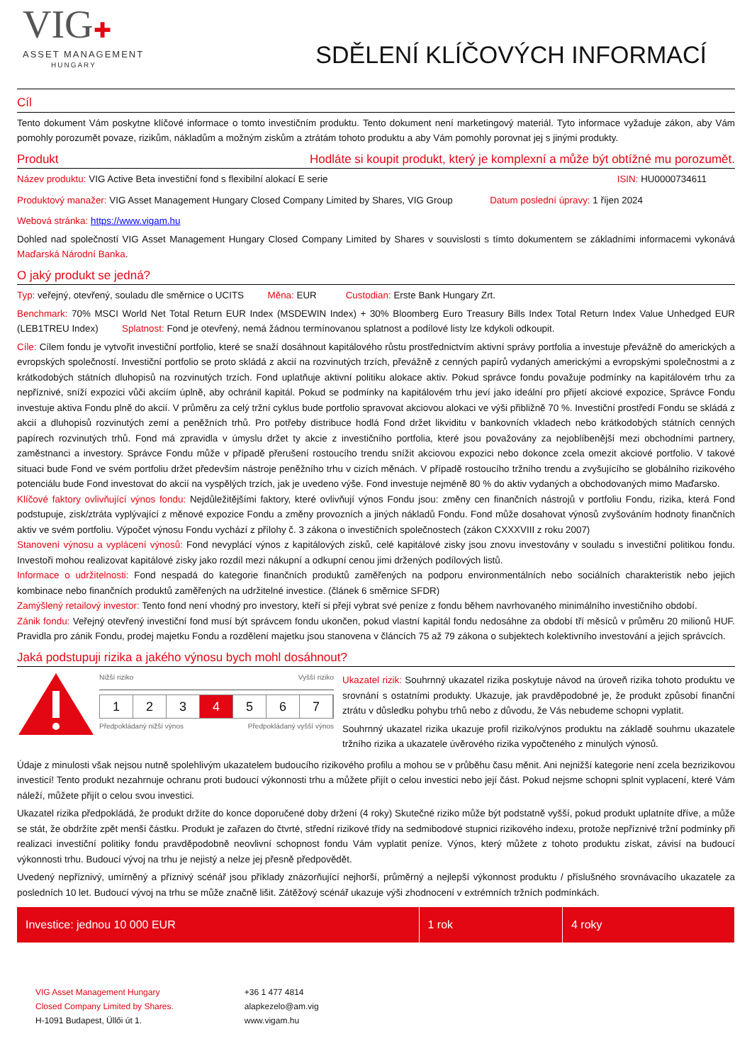VIG✚
ASSET MANAGEMENT
HUNGARY
SDĚLENÍ KLÍČOVÝCH INFORMACÍ
Cíl
Tento dokument Vám poskytne klíčové informace o tomto investičním produktu. Tento dokument není marketingový materiál. Tyto informace vyžaduje zákon, aby Vám pomohly porozumět povaze, rizikům, nákladům a možným ziskům a ztrátám tohoto produktu a aby Vám pomohly porovnat jej s jinými produkty.
Produkt Hodláte si koupit produkt, který je komplexní a může být obtížné mu porozumět.
Název produktu: VIG Active Beta investiční fond s flexibilní alokací E serie
ISIN: HU0000734611
Produktový manažer: VIG Asset Management Hungary Closed Company Limited by Shares, VIG Group
Datum poslední úpravy: 1 říjen 2024
Webová stránka: https://www.vigam.hu
Dohled nad společností VIG Asset Management Hungary Closed Company Limited by Shares v souvislosti s tímto dokumentem se základními informacemi vykonává Maďarská Národní Banka.
O jaký produkt se jedná?
Typ: veřejný, otevřený, souladu dle směrnice o UCITS Měna: EUR Custodian: Erste Bank Hungary Zrt.
Benchmark: 70% MSCI World Net Total Return EUR Index (MSDEWIN Index) + 30% Bloomberg Euro Treasury Bills Index Total Return Index Value Unhedged EUR (LEB1TREU Index) Splatnost: Fond je otevřený, nemá žádnou termínovanou splatnost a podílové listy lze kdykoli odkoupit.
Cíle: Cílem fondu je vytvořit investiční portfolio, které se snaží dosáhnout kapitálového růstu prostřednictvím aktivní správy portfolia a investuje převážně do amerických a evropských společností. Investiční portfolio se proto skládá z akcií na rozvinutých trzích, převážně z cenných papírů vydaných americkými a evropskými společnostmi a z krátkodobých státních dluhopisů na rozvinutých trzích. Fond uplatňuje aktivní politiku alokace aktiv. Pokud správce fondu považuje podmínky na kapitálovém trhu za nepříznivé, sníží expozici vůči akciím úplně, aby ochránil kapitál. Pokud se podmínky na kapitálovém trhu jeví jako ideální pro přijetí akciové expozice, Správce Fondu investuje aktiva Fondu plně do akcií. V průměru za celý tržní cyklus bude portfolio spravovat akciovou alokaci ve výši přibližně 70 %. Investiční prostředí Fondu se skládá z akcií a dluhopisů rozvinutých zemí a peněžních trhů. Pro potřeby distribuce hodlá Fond držet likviditu v bankovních vkladech nebo krátkodobých státních cenných papírech rozvinutých trhů. Fond má zpravidla v úmyslu držet ty akcie z investičního portfolia, které jsou považovány za nejoblíbenější mezi obchodními partnery, zaměstnanci a investory. Správce Fondu může v případě přerušení rostoucího trendu snížit akciovou expozici nebo dokonce zcela omezit akciové portfolio. V takové situaci bude Fond ve svém portfoliu držet především nástroje peněžního trhu v cizích měnách. V případě rostoucího tržního trendu a zvyšujícího se globálního rizikového potenciálu bude Fond investovat do akcií na vyspělých trzích, jak je uvedeno výše. Fond investuje nejméně 80 % do aktiv vydaných a obchodovaných mimo Maďarsko.
Klíčové faktory ovlivňující výnos fondu: Nejdůležitějšími faktory, které ovlivňují výnos Fondu jsou: změny cen finančních nástrojů v portfoliu Fondu, rizika, která Fond podstupuje, zisk/ztráta vyplývající z měnové expozice Fondu a změny provozních a jiných nákladů Fondu. Fond může dosahovat výnosů zvyšováním hodnoty finančních aktiv ve svém portfoliu. Výpočet výnosu Fondu vychází z přílohy č. 3 zákona o investičních společnostech (zákon CXXXVIII z roku 2007)
Stanovení výnosu a vyplácení výnosů: Fond nevyplácí výnos z kapitálových zisků, celé kapitálové zisky jsou znovu investovány v souladu s investiční politikou fondu. Investoři mohou realizovat kapitálové zisky jako rozdíl mezi nákupní a odkupní cenou jimi držených podílových listů.
Informace o udržitelnosti: Fond nespadá do kategorie finančních produktů zaměřených na podporu environmentálních nebo sociálních charakteristik nebo jejich kombinace nebo finančních produktů zaměřených na udržitelné investice. (článek 6 směrnice SFDR)
Zamýšlený retailový investor: Tento fond není vhodný pro investory, kteří si přejí vybrat své peníze z fondu během navrhovaného minimálního investičního období.
Zánik fondu: Veřejný otevřený investiční fond musí být správcem fondu ukončen, pokud vlastní kapitál fondu nedosáhne za období tří měsíců v průměru 20 milionů HUF. Pravidla pro zánik Fondu, prodej majetku Fondu a rozdělení majetku jsou stanovena v článcích 75 až 79 zákona o subjektech kolektivního investování a jejich správcích.
Jaká podstupuji rizika a jakého výnosu bych mohl dosáhnout?
Nižší riziko Vyšší riziko
1 2 3 4 5 6 7
Předpokládaný nižší výnos Předpokládaný vyšší výnos
Ukazatel rizik: Souhrnný ukazatel rizika poskytuje návod na úroveň rizika tohoto produktu ve srovnání s ostatními produkty. Ukazuje, jak pravděpodobné je, že produkt způsobí finanční ztrátu v důsledku pohybu trhů nebo z důvodu, že Vás nebudeme schopni vyplatit.
Souhrnný ukazatel rizika ukazuje profil riziko/výnos produktu na základě souhrnu ukazatele tržního rizika a ukazatele úvěrového rizika vypočteného z minulých výnosů.
Údaje z minulosti však nejsou nutně spolehlivým ukazatelem budoucího rizikového profilu a mohou se v průběhu času měnit. Ani nejnižší kategorie není zcela bezrizikovou investicí! Tento produkt nezahrnuje ochranu proti budoucí výkonnosti trhu a můžete přijít o celou investici nebo její část. Pokud nejsme schopni splnit vyplacení, které Vám náleží, můžete přijít o celou svou investici.
Ukazatel rizika předpokládá, že produkt držíte do konce doporučené doby držení (4 roky) Skutečné riziko může být podstatně vyšší, pokud produkt uplatníte dříve, a může se stát, že obdržíte zpět menší částku. Produkt je zařazen do čtvrté, střední rizikové třídy na sedmibodové stupnici rizikového indexu, protože nepříznivé tržní podmínky při realizaci investiční politiky fondu pravděpodobně neovlivní schopnost fondu Vám vyplatit peníze. Výnos, který můžete z tohoto produktu získat, závisí na budoucí výkonnosti trhu. Budoucí vývoj na trhu je nejistý a nelze jej přesně předpovědět.
Uvedený nepříznivý, umírněný a příznivý scénář jsou příklady znázorňující nejhorší, průměrný a nejlepší výkonnost produktu / příslušného srovnávacího ukazatele za posledních 10 let. Budoucí vývoj na trhu se může značně lišit. Zátěžový scénář ukazuje výši zhodnocení v extrémních tržních podmínkách.
| Investice: jednou 10 000 EUR | 1 rok | 4 roky |
| --- | --- | --- |
VIG Asset Management Hungary
Closed Company Limited by Shares.
H-1091 Budapest, Üllői út 1.
+36 1 477 4814
alapkezelo@am.vig
www.vigam.hu